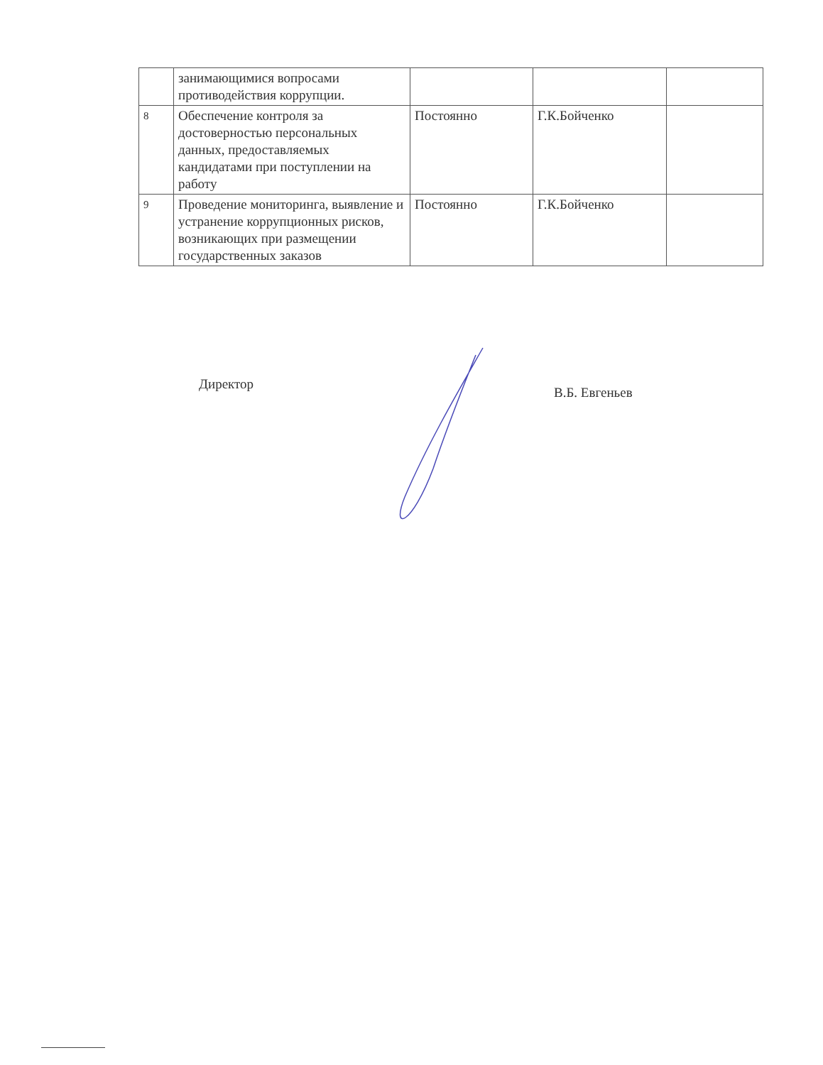| | занимающимися вопросами противодействия коррупции. | | | |
| 8 | Обеспечение контроля за достоверностью персональных данных, предоставляемых кандидатами при поступлении на работу | Постоянно | Г.К.Бойченко | |
| 9 | Проведение мониторинга, выявление и устранение коррупционных рисков, возникающих при размещении государственных заказов | Постоянно | Г.К.Бойченко | |
Директор
В.Б. Евгеньев